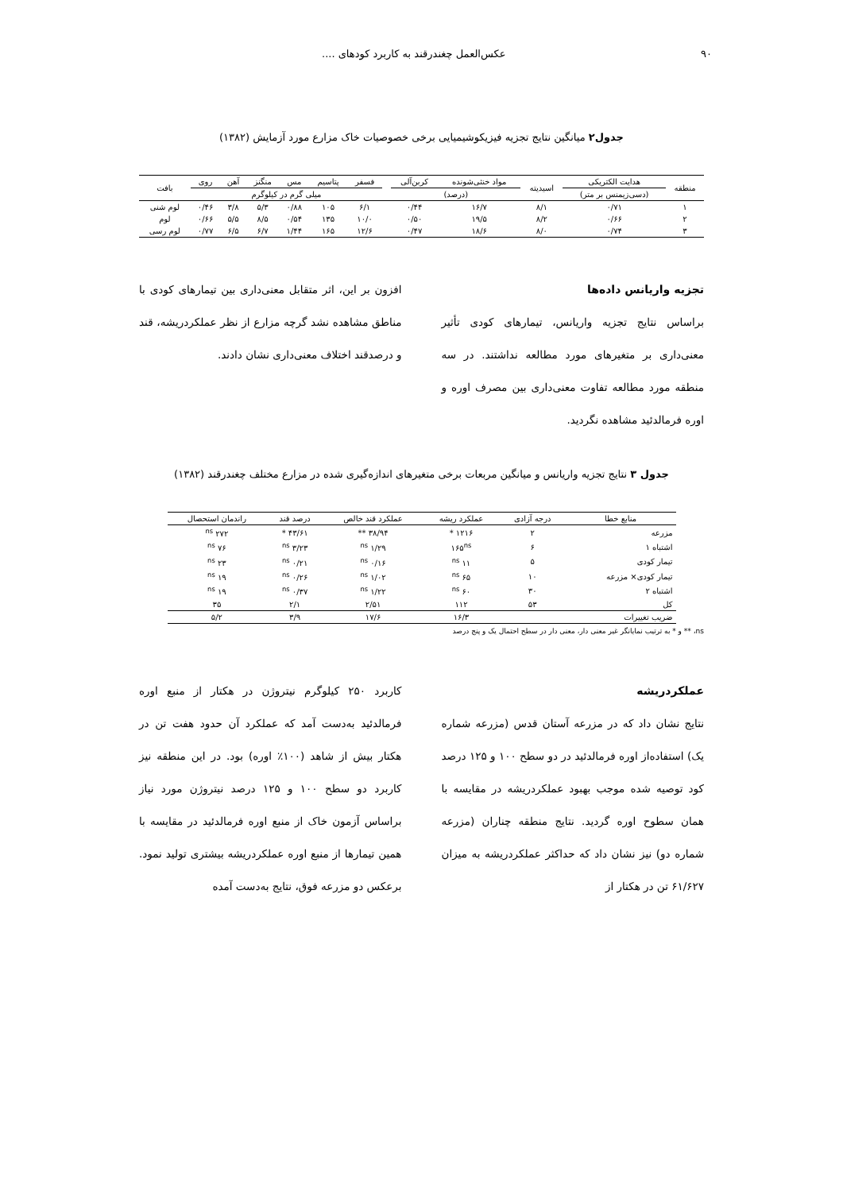۹۰ عکس‌العمل چغندرقند به کاربرد کودهای ....
جدول۲ میانگین نتایج تجزیه فیزیکوشیمیایی برخی خصوصیات خاک مزارع مورد آزمایش (۱۳۸۲)
| منطقه | هدایت الکتریکی | اسیدیته | مواد خنثی‌شونده | کربن‌آلی | | فسفر | پتاسیم | مس | منگنز | آهن | روی | بافت |
| --- | --- | --- | --- | --- | --- | --- | --- | --- | --- | --- | --- | --- |
| | (دسی‌زیمنس بر متر) | | (درصد) | | | میلی گرم در کیلوگرم | | | | | | |
| ۱ | ۰/۷۱ | ۸/۱ | ۱۶/۷ | ۰/۴۴ | | ۶/۱ | ۱۰۵ | ۰/۸۸ | ۵/۳ | ۳/۸ | ۰/۴۶ | لوم شنی |
| ۲ | ۰/۶۶ | ۸/۲ | ۱۹/۵ | ۰/۵۰ | | ۱۰/۰ | ۱۳۵ | ۰/۵۴ | ۸/۵ | ۵/۵ | ۰/۶۶ | لوم |
| ۳ | ۰/۷۴ | ۸/۰ | ۱۸/۶ | ۰/۴۷ | | ۱۲/۶ | ۱۶۵ | ۱/۴۴ | ۶/۷ | ۶/۵ | ۰/۷۷ | لوم رسی |
تجزیه واریانس داده‌ها
براساس نتایج تجزیه واریانس، تیمارهای کودی تأثیر معنی‌داری بر متغیرهای مورد مطالعه نداشتند. در سه منطقه مورد مطالعه تفاوت معنی‌داری بین مصرف اوره و اوره فرمالدئید مشاهده نگردید.
افزون بر این، اثر متقابل معنی‌داری بین تیمارهای کودی با مناطق مشاهده نشد گرچه مزارع از نظر عملکردریشه، قند و درصدقند اختلاف معنی‌داری نشان دادند.
جدول ۳ نتایج تجزیه واریانس و میانگین مربعات برخی متغیرهای اندازه‌گیری شده در مزارع مختلف چغندرقند (۱۳۸۲)
| منابع خطا | درجه آزادی | عملکرد ریشه | عملکرد قند خالص | درصد قند | راندمان استحصال |
| --- | --- | --- | --- | --- | --- |
| مزرعه | ۲ | ۱۲۱۶ * | ۳۸/۹۴ ** | ۴۳/۶۱ * | ۲۷۲ <sup>ns</sup> |
| اشتباه ۱ | ۶ | ۱۶۵<sup>ns</sup> | ۱/۲۹ <sup>ns</sup> | ۳/۲۳ <sup>ns</sup> | ۷۶ <sup>ns</sup> |
| تیمار کودی | ۵ | ۱۱ <sup>ns</sup> | ۰/۱۶ <sup>ns</sup> | ۰/۲۱ <sup>ns</sup> | ۲۳ <sup>ns</sup> |
| تیمار کودی× مزرعه | ۱۰ | ۶۵ <sup>ns</sup> | ۱/۰۲ <sup>ns</sup> | ۰/۲۶ <sup>ns</sup> | ۱۹ <sup>ns</sup> |
| اشتباه ۲ | ۳۰ | ۶۰ <sup>ns</sup> | ۱/۲۲ <sup>ns</sup> | ۰/۳۷ <sup>ns</sup> | ۱۹ <sup>ns</sup> |
| کل | ۵۳ | ۱۱۲ | ۲/۵۱ | ۲/۱ | ۳۵ |
| ضریب تغییرات | | ۱۶/۳ | ۱۷/۶ | ۳/۹ | ۵/۲ |
ns، ** و * به ترتیب نمایانگر غیر معنی دار، معنی دار در سطح احتمال یک و پنج درصد
عملکردریشه
نتایج نشان داد که در مزرعه آستان قدس (مزرعه شماره یک) استفاده‌از اوره فرمالدئید در دو سطح ۱۰۰ و ۱۲۵ درصد کود توصیه شده موجب بهبود عملکردریشه در مقایسه با همان سطوح اوره گردید. نتایج منطقه چناران (مزرعه شماره دو) نیز نشان داد که حداکثر عملکردریشه به میزان ۶۱/۶۲۷ تن در هکتار از
کاربرد ۲۵۰ کیلوگرم نیتروژن در هکتار از منبع اوره فرمالدئید به‌دست آمد که عملکرد آن حدود هفت تن در هکتار بیش از شاهد (۱۰۰٪ اوره) بود. در این منطقه نیز کاربرد دو سطح ۱۰۰ و ۱۲۵ درصد نیتروژن مورد نیاز براساس آزمون خاک از منبع اوره فرمالدئید در مقایسه با همین تیمارها از منبع اوره عملکردریشه بیشتری تولید نمود. برعکس دو مزرعه فوق، نتایج به‌دست آمده